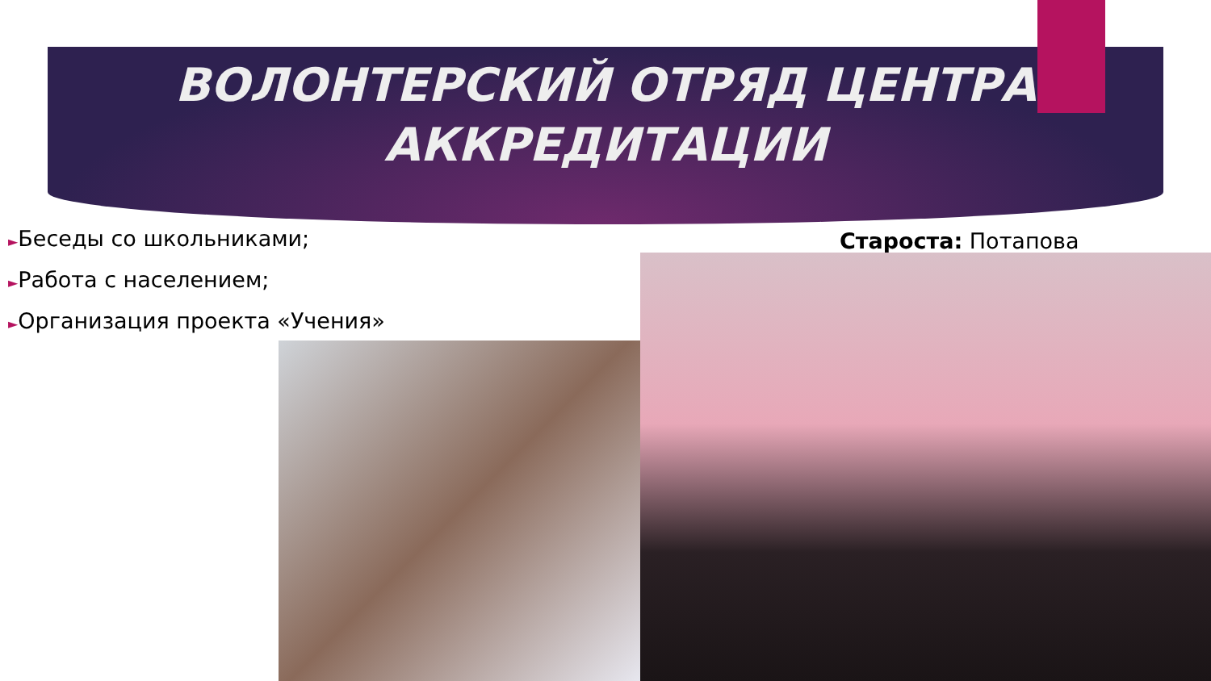ВОЛОНТЕРСКИЙ ОТРЯД ЦЕНТРА
АККРЕДИТАЦИИ
►Беседы со школьниками;
►Работа с населением;
►Организация проекта «Учения»
Староста: Потапова